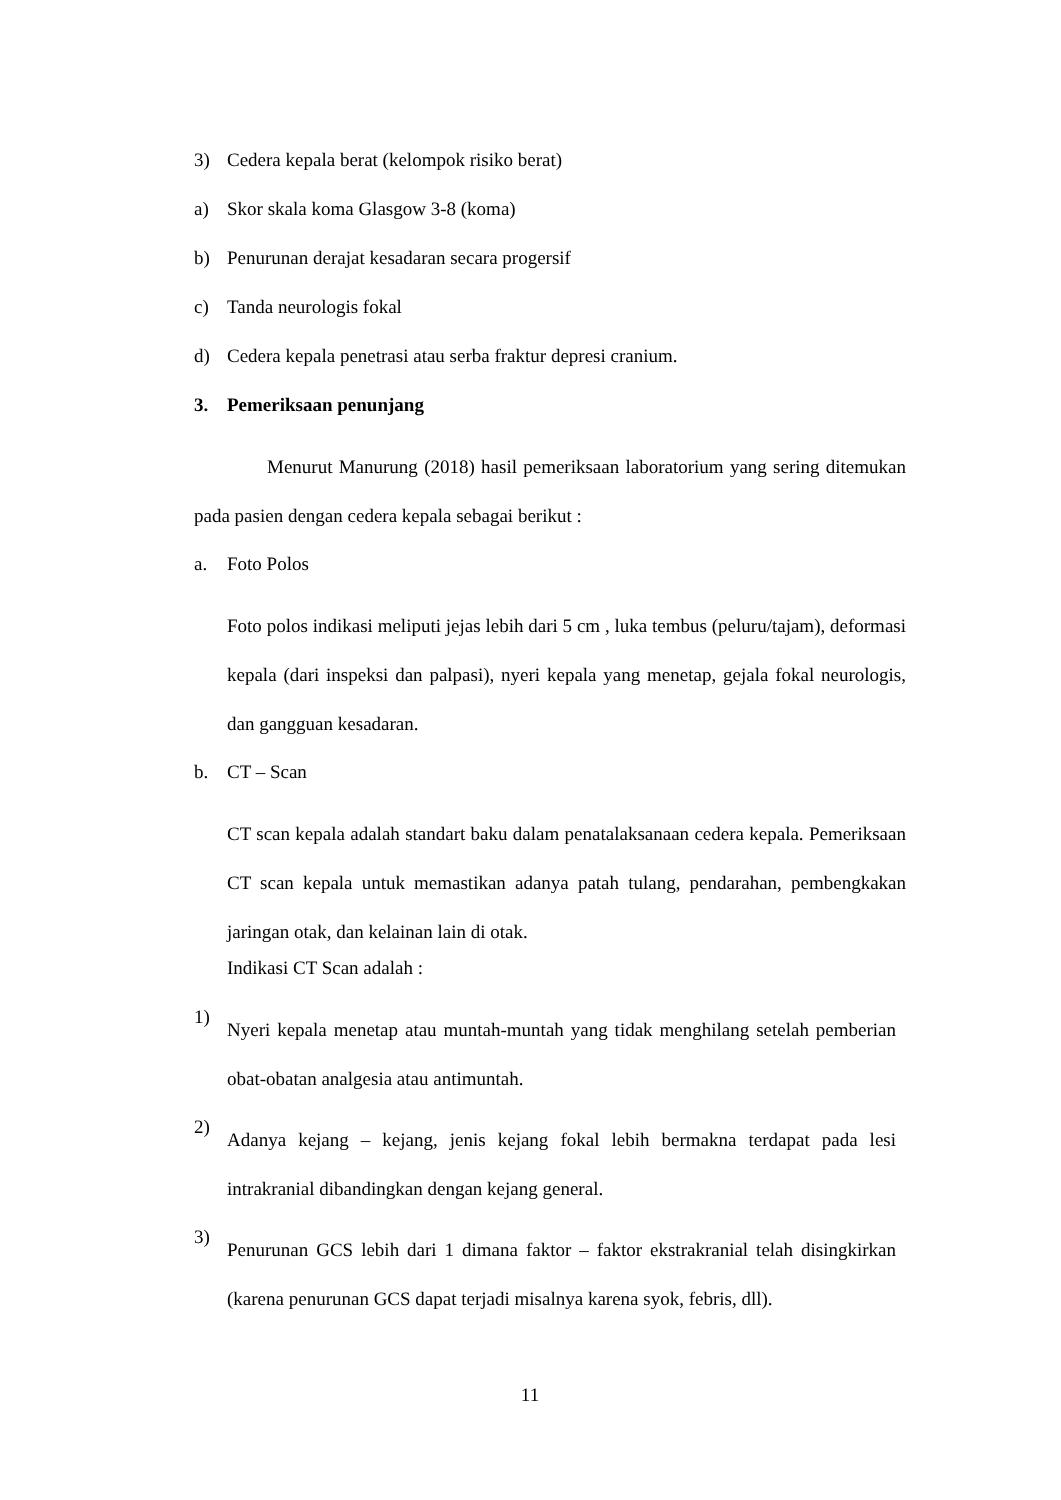3) Cedera kepala berat (kelompok risiko berat)
a) Skor skala koma Glasgow 3-8 (koma)
b) Penurunan derajat kesadaran secara progersif
c) Tanda neurologis fokal
d) Cedera kepala penetrasi atau serba fraktur depresi cranium.
3. Pemeriksaan penunjang
Menurut Manurung (2018) hasil pemeriksaan laboratorium yang sering ditemukan pada pasien dengan cedera kepala sebagai berikut :
a. Foto Polos
Foto polos indikasi meliputi jejas lebih dari 5 cm , luka tembus (peluru/tajam), deformasi kepala (dari inspeksi dan palpasi), nyeri kepala yang menetap, gejala fokal neurologis, dan gangguan kesadaran.
b. CT – Scan
CT scan kepala adalah standart baku dalam penatalaksanaan cedera kepala. Pemeriksaan CT scan kepala untuk memastikan adanya patah tulang, pendarahan, pembengkakan jaringan otak, dan kelainan lain di otak.
Indikasi CT Scan adalah :
1) Nyeri kepala menetap atau muntah-muntah yang tidak menghilang setelah pemberian obat-obatan analgesia atau antimuntah.
2) Adanya kejang – kejang, jenis kejang fokal lebih bermakna terdapat pada lesi intrakranial dibandingkan dengan kejang general.
3) Penurunan GCS lebih dari 1 dimana faktor – faktor ekstrakranial telah disingkirkan (karena penurunan GCS dapat terjadi misalnya karena syok, febris, dll).
11